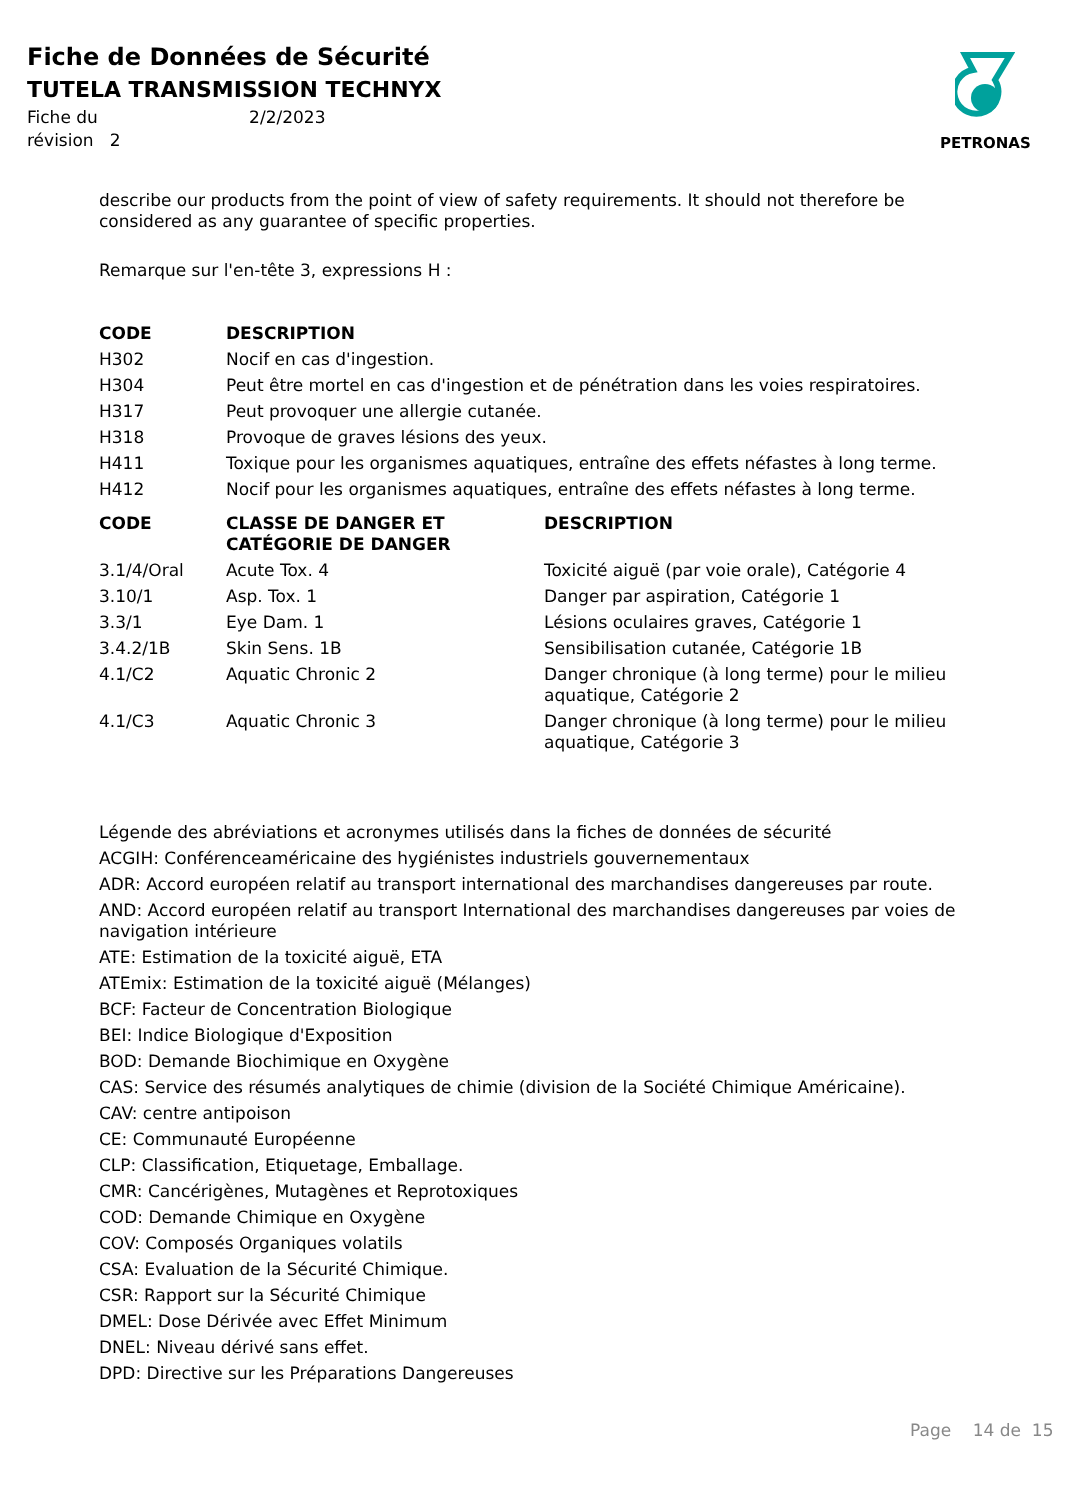Fiche de Données de Sécurité
TUTELA TRANSMISSION TECHNYX
Fiche du 2/2/2023
révision 2
PETRONAS
describe our products from the point of view of safety requirements. It should not therefore be considered as any guarantee of specific properties.
Remarque sur l'en-tête 3, expressions H :
| CODE | DESCRIPTION | |
| --- | --- | --- |
| H302 | Nocif en cas d'ingestion. | |
| H304 | Peut être mortel en cas d'ingestion et de pénétration dans les voies respiratoires. | |
| H317 | Peut provoquer une allergie cutanée. | |
| H318 | Provoque de graves lésions des yeux. | |
| H411 | Toxique pour les organismes aquatiques, entraîne des effets néfastes à long terme. | |
| H412 | Nocif pour les organismes aquatiques, entraîne des effets néfastes à long terme. | |
| CODE | CLASSE DE DANGER ET CATÉGORIE DE DANGER | DESCRIPTION |
| 3.1/4/Oral | Acute Tox. 4 | Toxicité aiguë (par voie orale), Catégorie 4 |
| 3.10/1 | Asp. Tox. 1 | Danger par aspiration, Catégorie 1 |
| 3.3/1 | Eye Dam. 1 | Lésions oculaires graves, Catégorie 1 |
| 3.4.2/1B | Skin Sens. 1B | Sensibilisation cutanée, Catégorie 1B |
| 4.1/C2 | Aquatic Chronic 2 | Danger chronique (à long terme) pour le milieu aquatique, Catégorie 2 |
| 4.1/C3 | Aquatic Chronic 3 | Danger chronique (à long terme) pour le milieu aquatique, Catégorie 3 |
Légende des abréviations et acronymes utilisés dans la fiches de données de sécurité
ACGIH: Conférenceaméricaine des hygiénistes industriels gouvernementaux
ADR: Accord européen relatif au transport international des marchandises dangereuses par route.
AND: Accord européen relatif au transport International des marchandises dangereuses par voies de navigation intérieure
ATE: Estimation de la toxicité aiguë, ETA
ATEmix: Estimation de la toxicité aiguë (Mélanges)
BCF: Facteur de Concentration Biologique
BEI: Indice Biologique d'Exposition
BOD: Demande Biochimique en Oxygène
CAS: Service des résumés analytiques de chimie (division de la Société Chimique Américaine).
CAV: centre antipoison
CE: Communauté Européenne
CLP: Classification, Etiquetage, Emballage.
CMR: Cancérigènes, Mutagènes et Reprotoxiques
COD: Demande Chimique en Oxygène
COV: Composés Organiques volatils
CSA: Evaluation de la Sécurité Chimique.
CSR: Rapport sur la Sécurité Chimique
DMEL: Dose Dérivée avec Effet Minimum
DNEL: Niveau dérivé sans effet.
DPD: Directive sur les Préparations Dangereuses
Page 14 de 15